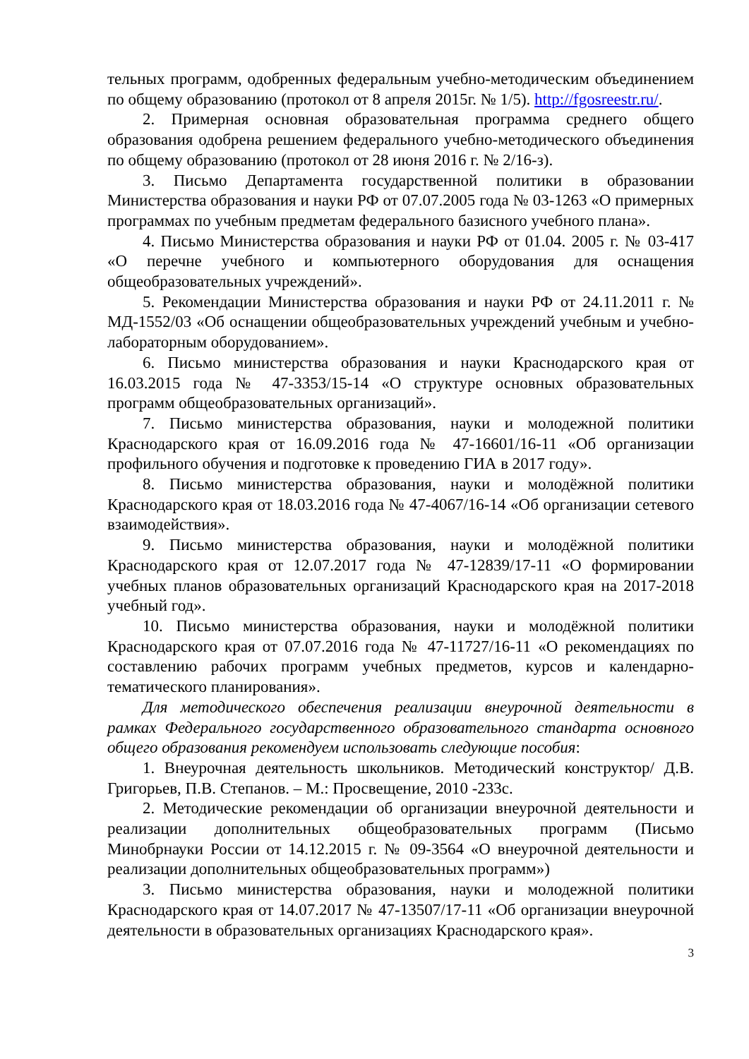тельных программ, одобренных федеральным учебно-методическим объединением по общему образованию (протокол от 8 апреля 2015г. № 1/5). http://fgosreestr.ru/.
2. Примерная основная образовательная программа среднего общего образования одобрена решением федерального учебно-методического объединения по общему образованию (протокол от 28 июня 2016 г. № 2/16-з).
3. Письмо Департамента государственной политики в образовании Министерства образования и науки РФ от 07.07.2005 года № 03-1263 «О примерных программах по учебным предметам федерального базисного учебного плана».
4. Письмо Министерства образования и науки РФ от 01.04. 2005 г. № 03-417 «О перечне учебного и компьютерного оборудования для оснащения общеобразовательных учреждений».
5. Рекомендации Министерства образования и науки РФ от 24.11.2011 г. № МД-1552/03 «Об оснащении общеобразовательных учреждений учебным и учебно-лабораторным оборудованием».
6. Письмо министерства образования и науки Краснодарского края от 16.03.2015 года № 47-3353/15-14 «О структуре основных образовательных программ общеобразовательных организаций».
7. Письмо министерства образования, науки и молодежной политики Краснодарского края от 16.09.2016 года № 47-16601/16-11 «Об организации профильного обучения и подготовке к проведению ГИА в 2017 году».
8. Письмо министерства образования, науки и молодёжной политики Краснодарского края от 18.03.2016 года № 47-4067/16-14 «Об организации сетевого взаимодействия».
9. Письмо министерства образования, науки и молодёжной политики Краснодарского края от 12.07.2017 года № 47-12839/17-11 «О формировании учебных планов образовательных организаций Краснодарского края на 2017-2018 учебный год».
10. Письмо министерства образования, науки и молодёжной политики Краснодарского края от 07.07.2016 года № 47-11727/16-11 «О рекомендациях по составлению рабочих программ учебных предметов, курсов и календарно-тематического планирования».
Для методического обеспечения реализации внеурочной деятельности в рамках Федерального государственного образовательного стандарта основного общего образования рекомендуем использовать следующие пособия:
1. Внеурочная деятельность школьников. Методический конструктор/ Д.В. Григорьев, П.В. Степанов. – М.: Просвещение, 2010 -233с.
2. Методические рекомендации об организации внеурочной деятельности и реализации дополнительных общеобразовательных программ (Письмо Минобрнауки России от 14.12.2015 г. № 09-3564 «О внеурочной деятельности и реализации дополнительных общеобразовательных программ»)
3. Письмо министерства образования, науки и молодежной политики Краснодарского края от 14.07.2017 № 47-13507/17-11 «Об организации внеурочной деятельности в образовательных организациях Краснодарского края».
3